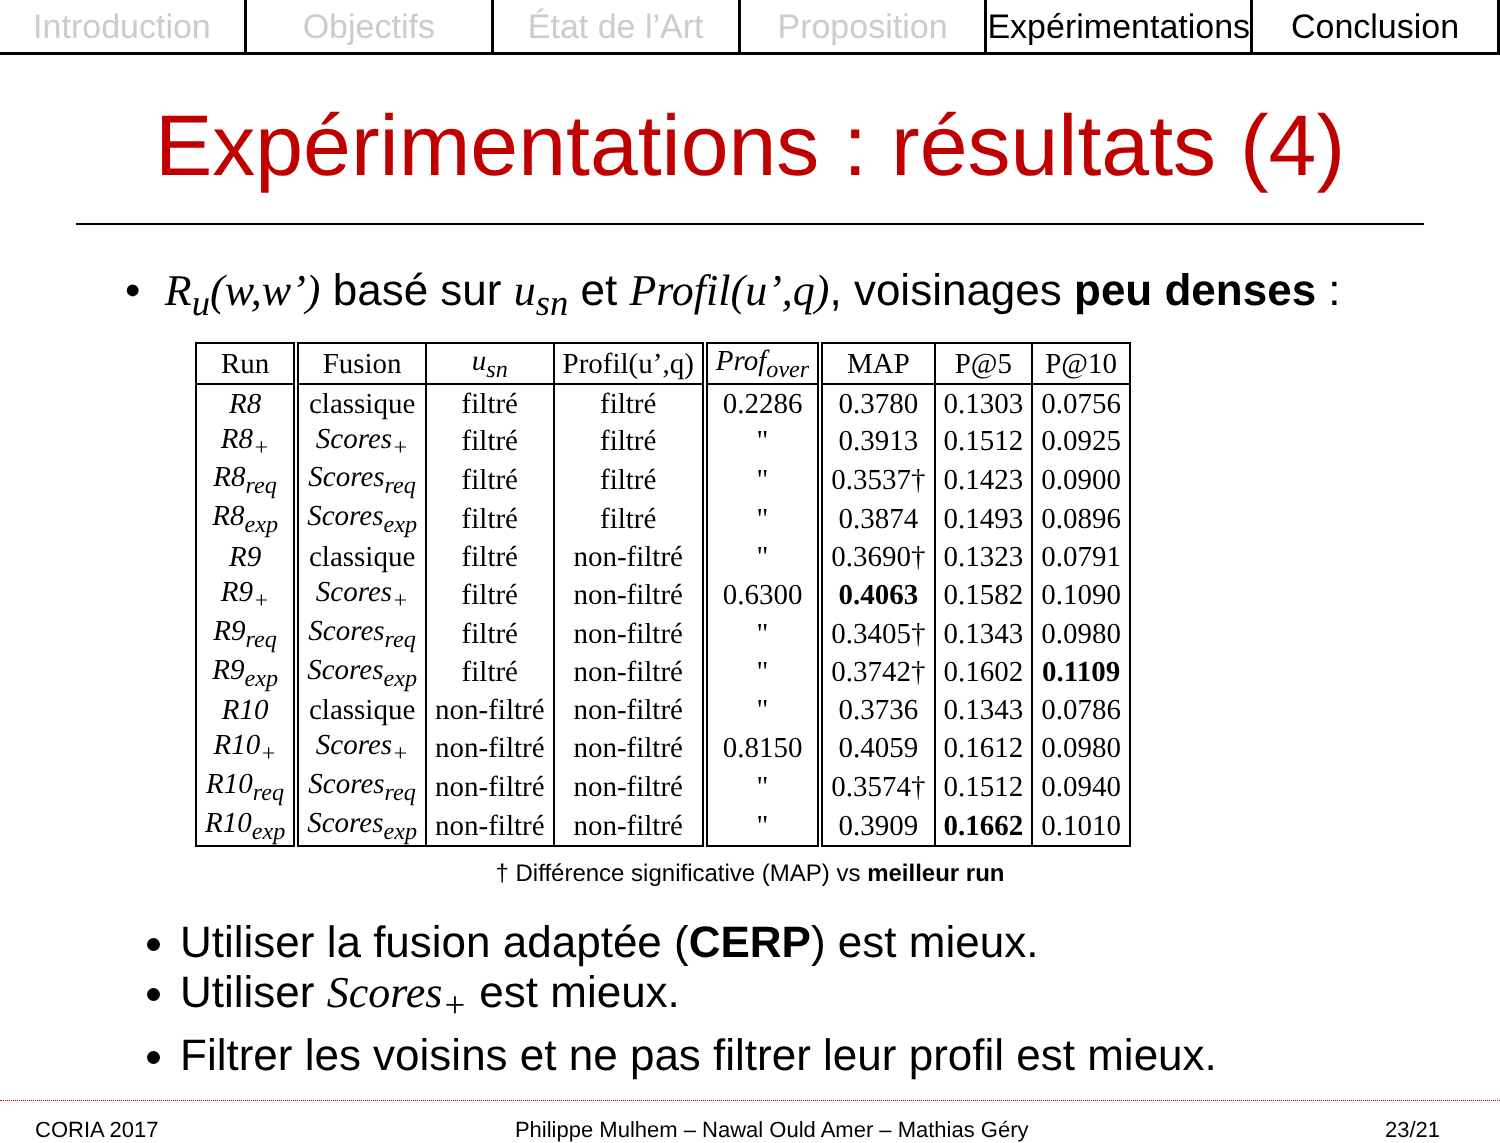Introduction Objectifs État de l’Art Proposition Expérimentations Conclusion
Expérimentations : résultats (4)
• R<sub>u</sub>(w,w’) basé sur u<sub>sn</sub> et Profil(u’,q), voisinages peu denses :
| Run | Fusion | u<sub>sn</sub> | Profil(u’,q) | Prof<sub>over</sub> | MAP | P@5 | P@10 |
| --- | --- | --- | --- | --- | --- | --- | --- |
| R8 | classique | filtré | filtré | 0.2286 | 0.3780 | 0.1303 | 0.0756 |
| R8<sub>+</sub> | Scores<sub>+</sub> | filtré | filtré | " | 0.3913 | 0.1512 | 0.0925 |
| R8<sub>req</sub> | Scores<sub>req</sub> | filtré | filtré | " | 0.3537† | 0.1423 | 0.0900 |
| R8<sub>exp</sub> | Scores<sub>exp</sub> | filtré | filtré | " | 0.3874 | 0.1493 | 0.0896 |
| R9 | classique | filtré | non-filtré | " | 0.3690† | 0.1323 | 0.0791 |
| R9<sub>+</sub> | Scores<sub>+</sub> | filtré | non-filtré | 0.6300 | 0.4063 | 0.1582 | 0.1090 |
| R9<sub>req</sub> | Scores<sub>req</sub> | filtré | non-filtré | " | 0.3405† | 0.1343 | 0.0980 |
| R9<sub>exp</sub> | Scores<sub>exp</sub> | filtré | non-filtré | " | 0.3742† | 0.1602 | 0.1109 |
| R10 | classique | non-filtré | non-filtré | " | 0.3736 | 0.1343 | 0.0786 |
| R10<sub>+</sub> | Scores<sub>+</sub> | non-filtré | non-filtré | 0.8150 | 0.4059 | 0.1612 | 0.0980 |
| R10<sub>req</sub> | Scores<sub>req</sub> | non-filtré | non-filtré | " | 0.3574† | 0.1512 | 0.0940 |
| R10<sub>exp</sub> | Scores<sub>exp</sub> | non-filtré | non-filtré | " | 0.3909 | 0.1662 | 0.1010 |
† Différence significative (MAP) vs meilleur run
Utiliser la fusion adaptée (CERP) est mieux.
Utiliser Scores<sub>+</sub> est mieux.
Filtrer les voisins et ne pas filtrer leur profil est mieux.
CORIA 2017 Philippe Mulhem – Nawal Ould Amer – Mathias Géry 23/21